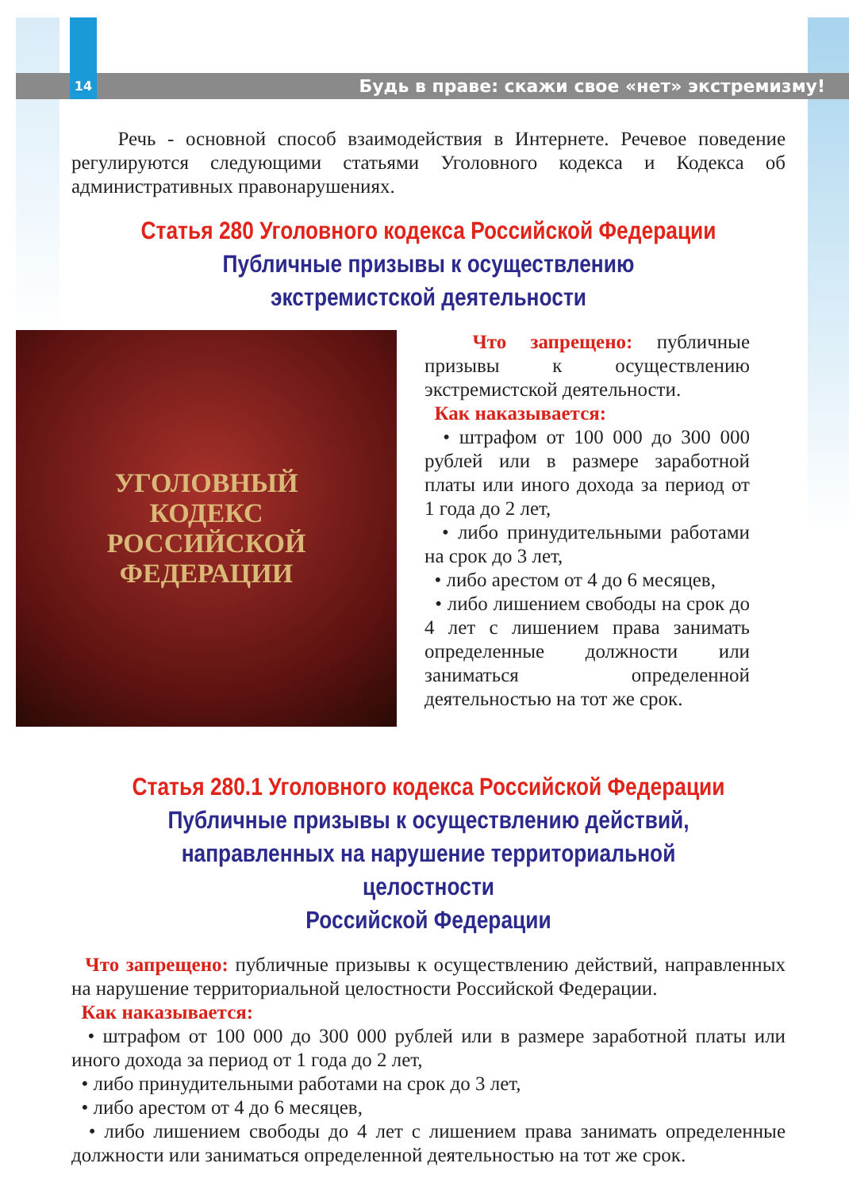14 Будь в праве: скажи свое «нет» экстремизму!
Речь - основной способ взаимодействия в Интернете. Речевое поведение регулируются следующими статьями Уголовного кодекса и Кодекса об административных правонарушениях.
Статья 280 Уголовного кодекса Российской Федерации
Публичные призывы к осуществлению
экстремистской деятельности
УГОЛОВНЫЙ
КОДЕКС
РОССИЙСКОЙ
ФЕДЕРАЦИИ
Что запрещено: публичные призывы к осуществлению экстремистской деятельности.
Как наказывается:
• штрафом от 100 000 до 300 000 рублей или в размере заработной платы или иного дохода за период от 1 года до 2 лет,
• либо принудительными работами на срок до 3 лет,
• либо арестом от 4 до 6 месяцев,
• либо лишением свободы на срок до 4 лет с лишением права занимать определенные должности или заниматься определенной деятельностью на тот же срок.
Статья 280.1 Уголовного кодекса Российской Федерации
Публичные призывы к осуществлению действий, направленных на нарушение территориальной целостности
Российской Федерации
Что запрещено: публичные призывы к осуществлению действий, направленных на нарушение территориальной целостности Российской Федерации.
Как наказывается:
• штрафом от 100 000 до 300 000 рублей или в размере заработной платы или иного дохода за период от 1 года до 2 лет,
• либо принудительными работами на срок до 3 лет,
• либо арестом от 4 до 6 месяцев,
• либо лишением свободы до 4 лет с лишением права занимать определенные должности или заниматься определенной деятельностью на тот же срок.